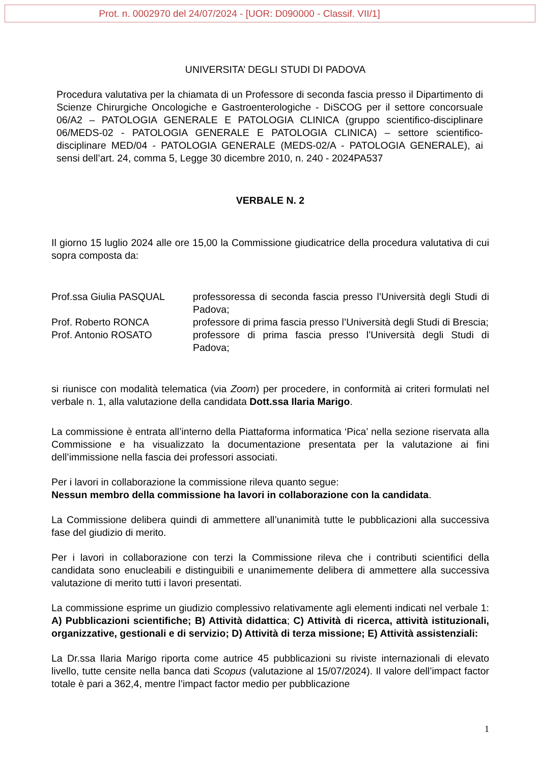Prot. n. 0002970 del 24/07/2024 - [UOR: D090000 - Classif. VII/1]
UNIVERSITA’ DEGLI STUDI DI PADOVA
Procedura valutativa per la chiamata di un Professore di seconda fascia presso il Dipartimento di Scienze Chirurgiche Oncologiche e Gastroenterologiche - DiSCOG per il settore concorsuale 06/A2 – PATOLOGIA GENERALE E PATOLOGIA CLINICA (gruppo scientifico-disciplinare 06/MEDS-02 - PATOLOGIA GENERALE E PATOLOGIA CLINICA) – settore scientifico-disciplinare MED/04 - PATOLOGIA GENERALE (MEDS-02/A - PATOLOGIA GENERALE), ai sensi dell’art. 24, comma 5, Legge 30 dicembre 2010, n. 240 - 2024PA537
VERBALE N. 2
Il giorno 15 luglio 2024 alle ore 15,00 la Commissione giudicatrice della procedura valutativa di cui sopra composta da:
| Prof.ssa Giulia PASQUAL | professoressa di seconda fascia presso l’Università degli Studi di Padova; |
| Prof. Roberto RONCA | professore di prima fascia presso l’Università degli Studi di Brescia; |
| Prof. Antonio ROSATO | professore di prima fascia presso l’Università degli Studi di Padova; |
si riunisce con modalità telematica (via Zoom) per procedere, in conformità ai criteri formulati nel verbale n. 1, alla valutazione della candidata Dott.ssa Ilaria Marigo.
La commissione è entrata all’interno della Piattaforma informatica ‘Pica’ nella sezione riservata alla Commissione e ha visualizzato la documentazione presentata per la valutazione ai fini dell’immissione nella fascia dei professori associati.
Per i lavori in collaborazione la commissione rileva quanto segue:
Nessun membro della commissione ha lavori in collaborazione con la candidata.
La Commissione delibera quindi di ammettere all’unanimità tutte le pubblicazioni alla successiva fase del giudizio di merito.
Per i lavori in collaborazione con terzi la Commissione rileva che i contributi scientifici della candidata sono enucleabili e distinguibili e unanimemente delibera di ammettere alla successiva valutazione di merito tutti i lavori presentati.
La commissione esprime un giudizio complessivo relativamente agli elementi indicati nel verbale 1: A) Pubblicazioni scientifiche; B) Attività didattica; C) Attività di ricerca, attività istituzionali, organizzative, gestionali e di servizio; D) Attività di terza missione; E) Attività assistenziali:
La Dr.ssa Ilaria Marigo riporta come autrice 45 pubblicazioni su riviste internazionali di elevato livello, tutte censite nella banca dati Scopus (valutazione al 15/07/2024). Il valore dell’impact factor totale è pari a 362,4, mentre l’impact factor medio per pubblicazione
1